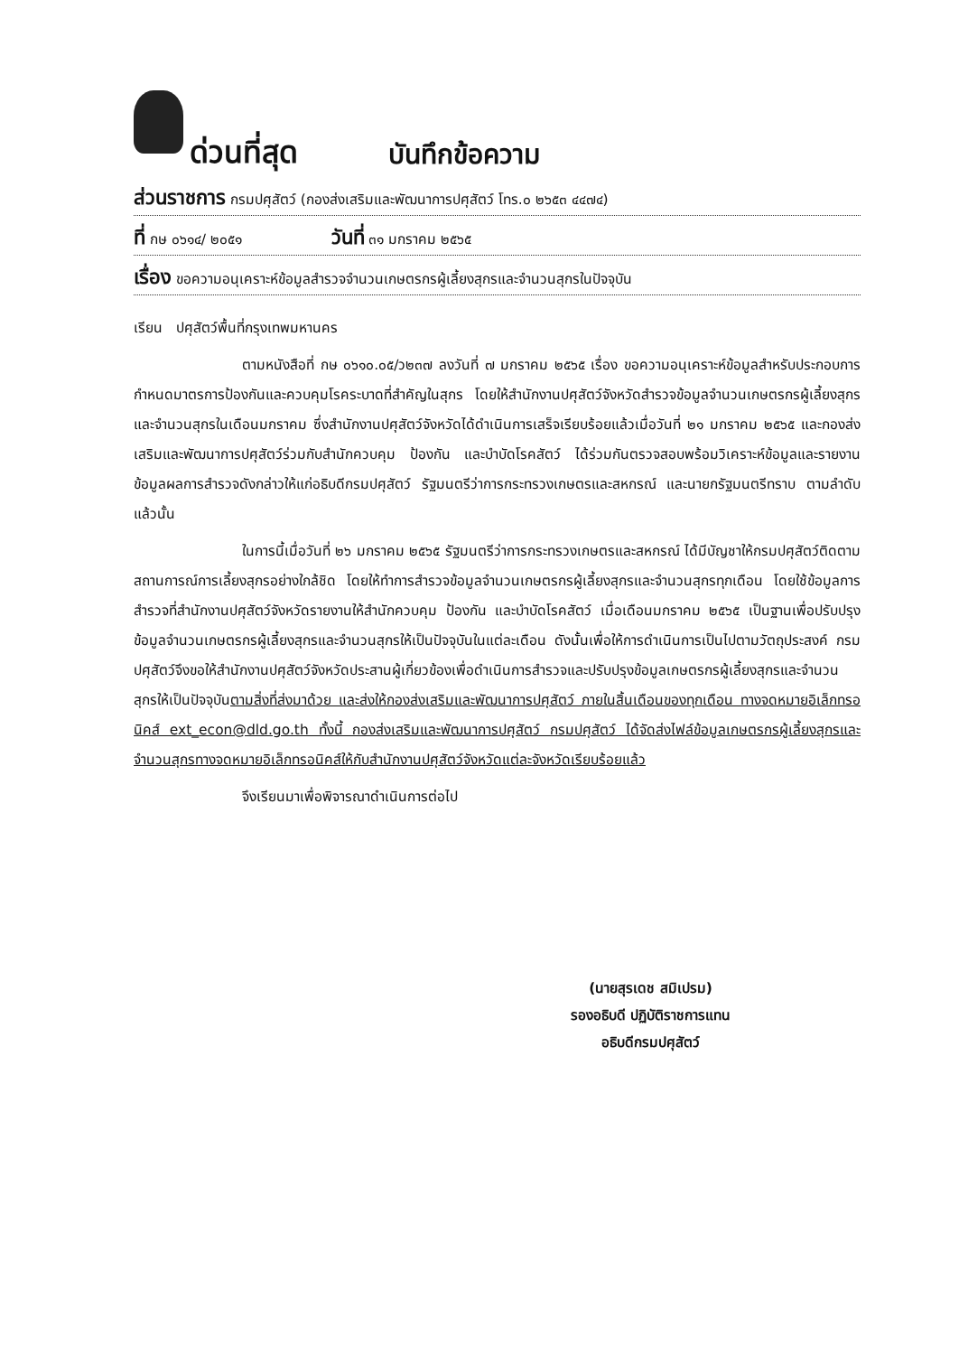ด่วนที่สุด บันทึกข้อความ
ส่วนราชการ กรมปศุสัตว์ (กองส่งเสริมและพัฒนาการปศุสัตว์ โทร.๐ ๒๖๕๓ ๔๔๗๔)
ที่ กษ ๐๖๑๔/ ๒๐๕๑ วันที่ ๓๑ มกราคม ๒๕๖๕
เรื่อง ขอความอนุเคราะห์ข้อมูลสำรวจจำนวนเกษตรกรผู้เลี้ยงสุกรและจำนวนสุกรในปัจจุบัน
เรียน ปศุสัตว์พื้นที่กรุงเทพมหานคร
ตามหนังสือที่ กษ ๐๖๑๐.๐๕/ว๒๓๗ ลงวันที่ ๗ มกราคม ๒๕๖๕ เรื่อง ขอความอนุเคราะห์ข้อมูลสำหรับประกอบการกำหนดมาตรการป้องกันและควบคุมโรคระบาดที่สำคัญในสุกร โดยให้สำนักงานปศุสัตว์จังหวัดสำรวจข้อมูลจำนวนเกษตรกรผู้เลี้ยงสุกรและจำนวนสุกรในเดือนมกราคม ซึ่งสำนักงานปศุสัตว์จังหวัดได้ดำเนินการเสร็จเรียบร้อยแล้วเมื่อวันที่ ๒๑ มกราคม ๒๕๖๕ และกองส่งเสริมและพัฒนาการปศุสัตว์ร่วมกับสำนักควบคุม ป้องกัน และบำบัดโรคสัตว์ ได้ร่วมกันตรวจสอบพร้อมวิเคราะห์ข้อมูลและรายงานข้อมูลผลการสำรวจดังกล่าวให้แก่อธิบดีกรมปศุสัตว์ รัฐมนตรีว่าการกระทรวงเกษตรและสหกรณ์ และนายกรัฐมนตรีทราบ ตามลำดับ แล้วนั้น
ในการนี้เมื่อวันที่ ๒๖ มกราคม ๒๕๖๕ รัฐมนตรีว่าการกระทรวงเกษตรและสหกรณ์ ได้มีบัญชาให้กรมปศุสัตว์ติดตามสถานการณ์การเลี้ยงสุกรอย่างใกล้ชิด โดยให้ทำการสำรวจข้อมูลจำนวนเกษตรกรผู้เลี้ยงสุกรและจำนวนสุกรทุกเดือน โดยใช้ข้อมูลการสำรวจที่สำนักงานปศุสัตว์จังหวัดรายงานให้สำนักควบคุม ป้องกัน และบำบัดโรคสัตว์ เมื่อเดือนมกราคม ๒๕๖๕ เป็นฐานเพื่อปรับปรุงข้อมูลจำนวนเกษตรกรผู้เลี้ยงสุกรและจำนวนสุกรให้เป็นปัจจุบันในแต่ละเดือน ดังนั้นเพื่อให้การดำเนินการเป็นไปตามวัตถุประสงค์ กรมปศุสัตว์จึงขอให้สำนักงานปศุสัตว์จังหวัดประสานผู้เกี่ยวข้องเพื่อดำเนินการสำรวจและปรับปรุงข้อมูลเกษตรกรผู้เลี้ยงสุกรและจำนวนสุกรให้เป็นปัจจุบันตามสิ่งที่ส่งมาด้วย และส่งให้กองส่งเสริมและพัฒนาการปศุสัตว์ ภายในสิ้นเดือนของทุกเดือน ทางจดหมายอิเล็กทรอนิคส์ ext_econ@dld.go.th ทั้งนี้ กองส่งเสริมและพัฒนาการปศุสัตว์ กรมปศุสัตว์ ได้จัดส่งไฟล์ข้อมูลเกษตรกรผู้เลี้ยงสุกรและจำนวนสุกรทางจดหมายอิเล็กทรอนิคส์ให้กับสำนักงานปศุสัตว์จังหวัดแต่ละจังหวัดเรียบร้อยแล้ว
จึงเรียนมาเพื่อพิจารณาดำเนินการต่อไป
(นายสุรเดช สมิเปรม)
รองอธิบดี ปฏิบัติราชการแทน
อธิบดีกรมปศุสัตว์